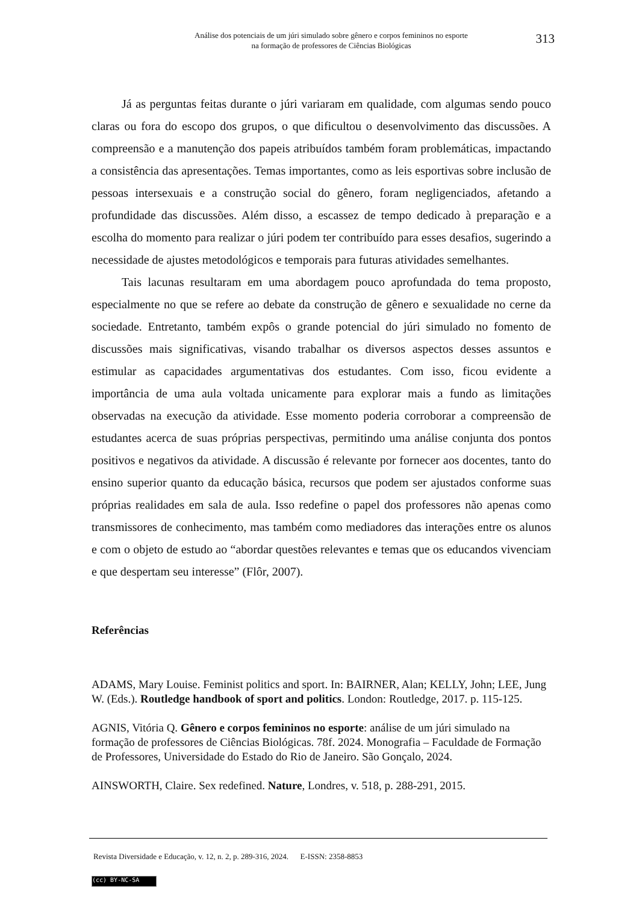Análise dos potenciais de um júri simulado sobre gênero e corpos femininos no esporte
na formação de professores de Ciências Biológicas
313
Já as perguntas feitas durante o júri variaram em qualidade, com algumas sendo pouco claras ou fora do escopo dos grupos, o que dificultou o desenvolvimento das discussões. A compreensão e a manutenção dos papeis atribuídos também foram problemáticas, impactando a consistência das apresentações. Temas importantes, como as leis esportivas sobre inclusão de pessoas intersexuais e a construção social do gênero, foram negligenciados, afetando a profundidade das discussões. Além disso, a escassez de tempo dedicado à preparação e a escolha do momento para realizar o júri podem ter contribuído para esses desafios, sugerindo a necessidade de ajustes metodológicos e temporais para futuras atividades semelhantes.
Tais lacunas resultaram em uma abordagem pouco aprofundada do tema proposto, especialmente no que se refere ao debate da construção de gênero e sexualidade no cerne da sociedade. Entretanto, também expôs o grande potencial do júri simulado no fomento de discussões mais significativas, visando trabalhar os diversos aspectos desses assuntos e estimular as capacidades argumentativas dos estudantes. Com isso, ficou evidente a importância de uma aula voltada unicamente para explorar mais a fundo as limitações observadas na execução da atividade. Esse momento poderia corroborar a compreensão de estudantes acerca de suas próprias perspectivas, permitindo uma análise conjunta dos pontos positivos e negativos da atividade. A discussão é relevante por fornecer aos docentes, tanto do ensino superior quanto da educação básica, recursos que podem ser ajustados conforme suas próprias realidades em sala de aula. Isso redefine o papel dos professores não apenas como transmissores de conhecimento, mas também como mediadores das interações entre os alunos e com o objeto de estudo ao “abordar questões relevantes e temas que os educandos vivenciam e que despertam seu interesse” (Flôr, 2007).
Referências
ADAMS, Mary Louise. Feminist politics and sport. In: BAIRNER, Alan; KELLY, John; LEE, Jung W. (Eds.). Routledge handbook of sport and politics. London: Routledge, 2017. p. 115-125.
AGNIS, Vitória Q. Gênero e corpos femininos no esporte: análise de um júri simulado na formação de professores de Ciências Biológicas. 78f. 2024. Monografia – Faculdade de Formação de Professores, Universidade do Estado do Rio de Janeiro. São Gonçalo, 2024.
AINSWORTH, Claire. Sex redefined. Nature, Londres, v. 518, p. 288-291, 2015.
Revista Diversidade e Educação, v. 12, n. 2, p. 289-316, 2024. E-ISSN: 2358-8853
(cc) BY-NC-SA